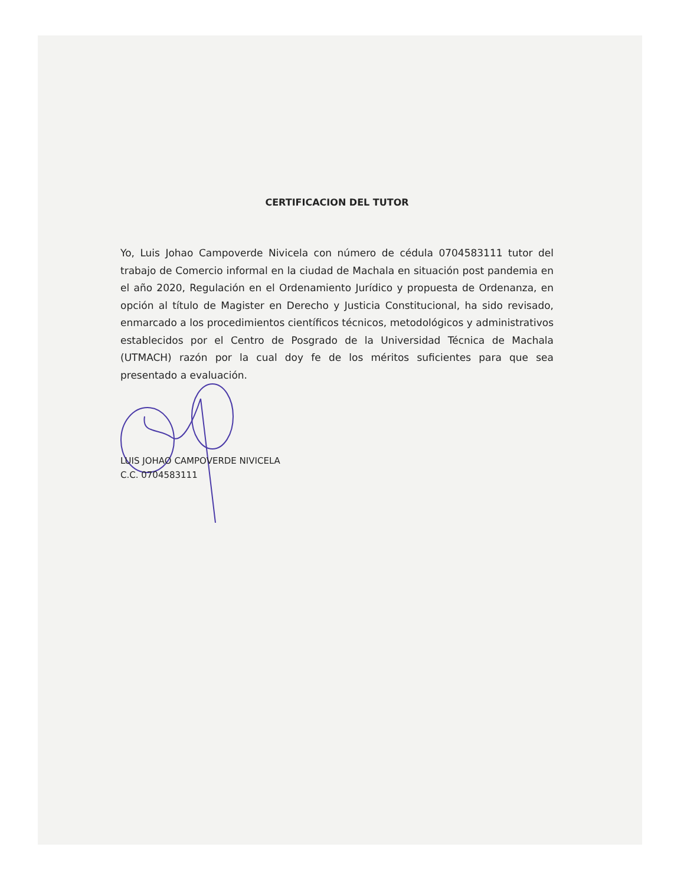CERTIFICACION DEL TUTOR
Yo, Luis Johao Campoverde Nivicela con número de cédula 0704583111 tutor del trabajo de Comercio informal en la ciudad de Machala en situación post pandemia en el año 2020, Regulación en el Ordenamiento Jurídico y propuesta de Ordenanza, en opción al título de Magister en Derecho y Justicia Constitucional, ha sido revisado, enmarcado a los procedimientos científicos técnicos, metodológicos y administrativos establecidos por el Centro de Posgrado de la Universidad Técnica de Machala (UTMACH) razón por la cual doy fe de los méritos suficientes para que sea presentado a evaluación.
LUIS JOHAO CAMPOVERDE NIVICELA
C.C. 0704583111